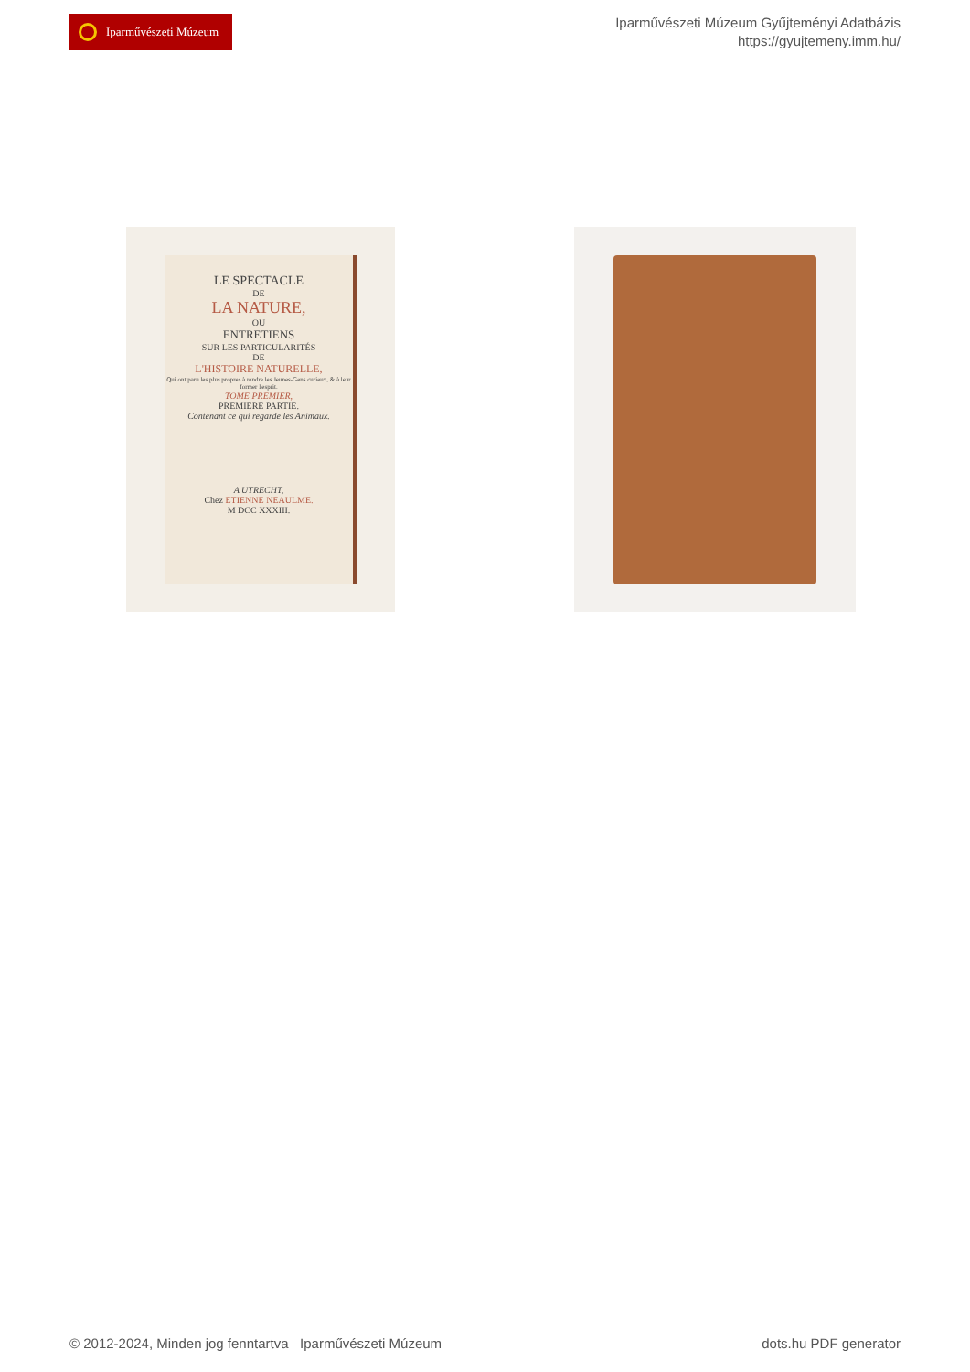Iparművészeti Múzeum
Iparművészeti Múzeum Gyűjteményi Adatbázis
https://gyujtemeny.imm.hu/
LE SPECTACLE
DE
LA NATURE,
OU
ENTRETIENS
SUR LES PARTICULARITÉS
DE
L'HISTOIRE NATURELLE,
Qui ont paru les plus propres à rendre les Jeunes-Gens curieux, & à leur former l'esprit.
TOME PREMIER,
PREMIERE PARTIE.
Contenant ce qui regarde les Animaux.
A UTRECHT,
Chez ETIENNE NEAULME.
M DCC XXXIII.
© 2012-2024, Minden jog fenntartva Iparművészeti Múzeum
dots.hu PDF generator